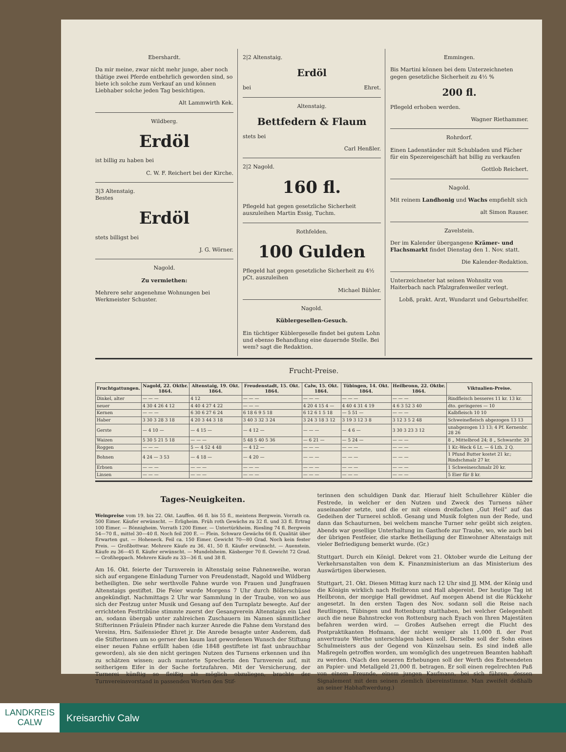Ebershardt.
Da mir meine, zwar nicht mehr junge, aber noch thätige zwei Pferde entbehrlich geworden sind, so biete ich solche zum Verkauf an und können Liebhaber solche jeden Tag besichtigen.
Alt Lammwirth Kek.
Wildberg.
Erdöl
ist billig zu haben bei
C. W. F. Reichert bei der Kirche.
3|3 Altenstaig.
Bestes
Erdöl
stets billigst bei
J. G. Wörner.
Nagold.
Zu vermiethen:
Mehrere sehr angenehme Wohnungen bei Werkmeister Schuster.
2|2 Altenstaig.
Erdöl
bei Ehret.
Altenstaig.
Bettfedern & Flaum
stets bei
Carl Henßler.
2|2 Nagold.
160 fl.
Pflegeld hat gegen gesetzliche Sicherheit auszuleihen Martin Essig, Tuchm.
Rothfelden.
100 Gulden
Pflegeld hat gegen gesetzliche Sicherheit zu 4½ pCt. auszuleihen
Michael Bühler.
Nagold.
Küblergesellen-Gesuch.
Ein tüchtiger Küblergeselle findet bei gutem Lohn und ebenso Behandlung eine dauernde Stelle. Bei wem? sagt die Redaktion.
Emmingen.
Bis Martini können bei dem Unterzeichneten gegen gesetzliche Sicherheit zu 4½ %
200 fl.
Pflegeld erhoben werden.
Wagner Riethammer.
Rohrdorf.
Einen Ladenständer mit Schubladen und Fächer für ein Spezereigeschäft hat billig zu verkaufen
Gottlob Reichert.
Nagold.
Mit reinem Landhonig und Wachs empfiehlt sich
alt Simon Rauser.
Zavelstein.
Der im Kalender übergangene Krämer- und Flachsmarkt findet Dienstag den 1. Nov. statt.
Die Kalender-Redaktion.
Unterzeichneter hat seinen Wohnsitz von Haiterbach nach Pfalzgrafenweiler verlegt.
Lobß, prakt. Arzt, Wundarzt und Geburtshelfer.
Frucht-Preise.
| Fruchtgattungen. | Nagold, 22. Oktbr. 1864. | Altenstaig, 19. Okt. 1864. | Freudenstadt, 15. Okt. 1864. | Calw, 15. Okt. 1864. | Tübingen, 14. Okt. 1864. | Heilbronn, 22. Oktbr. 1864. | Viktualien-Preise. |
| --- | --- | --- | --- | --- | --- | --- | --- |
| Dinkel, alter | — — — | 4 12 | — — — | — — — | — — — | — — — | Rindfleisch besseres 11 kr. 13 kr. |
| neuer | 4 30 4 26 4 12 | 4 40 4 27 4 22 | — — — | 4 20 4 15 4 — | 4 40 4 31 4 19 | 4 6 3 52 3 40 | dto. geringeres — 10 |
| Kernen | — — — | 6 30 6 27 6 24 | 6 18 6 9 5 18 | 6 12 6 1 5 18 | — 5 51 — | — — — | Kalbfleisch 10 10 |
| Haber | 3 30 3 28 3 18 | 4 20 3 44 3 18 | 3 40 3 32 3 24 | 3 24 3 18 3 12 | 3 19 3 12 3 8 | 3 12 3 5 2 48 | Schweinefleisch abgezogen 13 13 |
| Gerste | — 4 10 — | — 4 15 — | — 4 12 — | — — — | — 4 6 — | 3 30 3 23 3 12 | unabgezogen 13 13; 4 Pf. Kernenbr. 28 26 |
| Waizen | 5 30 5 21 5 18 | — — — | 5 48 5 40 5 36 | — 6 21 — | — 5 24 — | — — — | 8 „ Mittelbrod 24; 8 „ Schwarzbr. 20 |
| Roggen | — — — | 5 — 4 52 4 48 | — 4 12 — | — — — | — — — | — — — | 1 Kr.-Weck 6 Lt. — 6 Lth. 2 Q. |
| Bohnen | 4 24 — 3 53 | — 4 18 — | — 4 20 — | — — — | — — — | — — — | 1 Pfund Butter kostet 21 kr.; Rindschmalz 27 kr. |
| Erbsen | — — — | — — — | — — — | — — — | — — — | — — — | 1 Schweineschmalz 20 kr. |
| Linsen | — — — | — — — | — — — | — — — | — — — | — — — | 5 Eier für 8 kr. |
Tages-Neuigkeiten.
Weinpreise vom 19. bis 22. Okt. Lauffen. 46 fl. bis 55 fl., meistens Bergwein. Vorrath ca. 500 Eimer. Käufer erwünscht. — Erligheim. Früh roth Gewächs zu 32 fl. und 33 fl. Ertrag 100 Eimer. — Bönnigheim. Vorrath 1200 Eimer. — Untertürkheim. Riesling 74 fl. Bergwein 54—70 fl., mittel 30—40 fl. Noch feil 200 E. — Flein. Schwarz Gewächs 66 fl. Qualität über Erwarten gut. — Hoheneck. Feil ca. 150 Eimer. Gewicht 70—80 Grad. Noch kein fester Preis. — Großbottwar. Mehrere Käufe zu 36, 41, 50 fl. Käufer erwünscht. — Auenstein. Käufe zu 36—45 fl. Käufer erwünscht. — Mundelsheim. Käsberger 70 fl. Gewicht 72 Grad. — Großheppach. Mehrere Käufe zu 33—36 fl. und 38 fl.
Am 16. Okt. feierte der Turnverein in Altenstaig seine Fahnenweihe, woran sich auf ergangene Einladung Turner von Freudenstadt, Nagold und Wildberg betheiligten. Die sehr werthvolle Fahne wurde von Frauen und Jungfrauen Altenstaigs gestiftet. Die Feier wurde Morgens 7 Uhr durch Böllerschüsse angekündigt. Nachmittags 2 Uhr war Sammlung in der Traube, von wo aus sich der Festzug unter Musik und Gesang auf den Turnplatz bewegte. Auf der errichteten Festtribüne stimmte zuerst der Gesangverein Altenstaigs ein Lied an, sodann übergab unter zahlreichen Zuschauern im Namen sämmtlicher Stifterinnen Fräulein Pfinder nach kurzer Anrede die Fahne dem Vorstand des Vereins, Hrn. Saifensieder Ehret jr. Die Anrede besagte unter Anderem, daß die Stifterinnen um so gerner den kaum laut gewordenen Wunsch der Stiftung einer neuen Fahne erfüllt haben (die 1848 gestiftete ist fast unbrauchbar geworden), als sie den nicht geringen Nutzen des Turnens erkennen und ihn zu schätzen wissen; auch munterte Sprecherin den Turnverein auf, mit seitherigem Eifer in der Sache fortzufahren. Mit der Versicherung, der Turnerei künftig so fleißig als möglich obzuliegen, brachte der Turnvereinsvorstand in passenden Worten den Stif-
terinnen den schuldigen Dank dar. Hierauf hielt Schullehrer Kübler die Festrede, in welcher er den Nutzen und Zweck des Turnens näher auseinander setzte, und die er mit einem dreifachen „Gut Heil“ auf das Gedeihen der Turnerei schloß. Gesang und Musik folgten nun der Rede, und dann das Schauturnen, bei welchem manche Turner sehr geübt sich zeigten. Abends war gesellige Unterhaltung im Gasthofe zur Traube, wo, wie auch bei der übrigen Festfeier, die starke Betheiligung der Einwohner Altenstaigs mit vieler Befriedigung bemerkt wurde. (Gr.)
Stuttgart. Durch ein Königl. Dekret vom 21. Oktober wurde die Leitung der Verkehrsanstalten von dem K. Finanzministerium an das Ministerium des Auswärtigen überwiesen.
Stuttgart, 21. Okt. Diesen Mittag kurz nach 12 Uhr sind JJ. MM. der König und die Königin wirklich nach Heilbronn und Hall abgereist. Der heutige Tag ist Heilbronn, der morgige Hall gewidmet. Auf morgen Abend ist die Rückkehr angesetzt. In den ersten Tagen des Nov. sodann soll die Reise nach Reutlingen, Tübingen und Rottenburg statthaben, bei welcher Gelegenheit auch die neue Bahnstrecke von Rottenburg nach Eyach von Ihren Majestäten befahren werden wird. — Großes Aufsehen erregt die Flucht des Postpraktikanten Hofmann, der nicht weniger als 11,000 fl. der Post anvertraute Werthe unterschlagen haben soll. Derselbe soll der Sohn eines Schulmeisters aus der Gegend von Künzelsau sein. Es sind indeß alle Maßregeln getroffen worden, um womöglich des ungetreuen Beamten habhaft zu werden. (Nach den neueren Erhebungen soll der Werth des Entwendeten an Papier- und Metallgeld 21,000 fl. betragen. Er soll einen regelrechten Paß von einem Freunde, einem jungen Kaufmann, bei sich führen, dessen Signalement mit dem seinen ziemlich übereinstimme. Man zweifelt deßhalb an seiner Habhaftwerdung.)
LANDKREIS
CALW
Kreisarchiv Calw